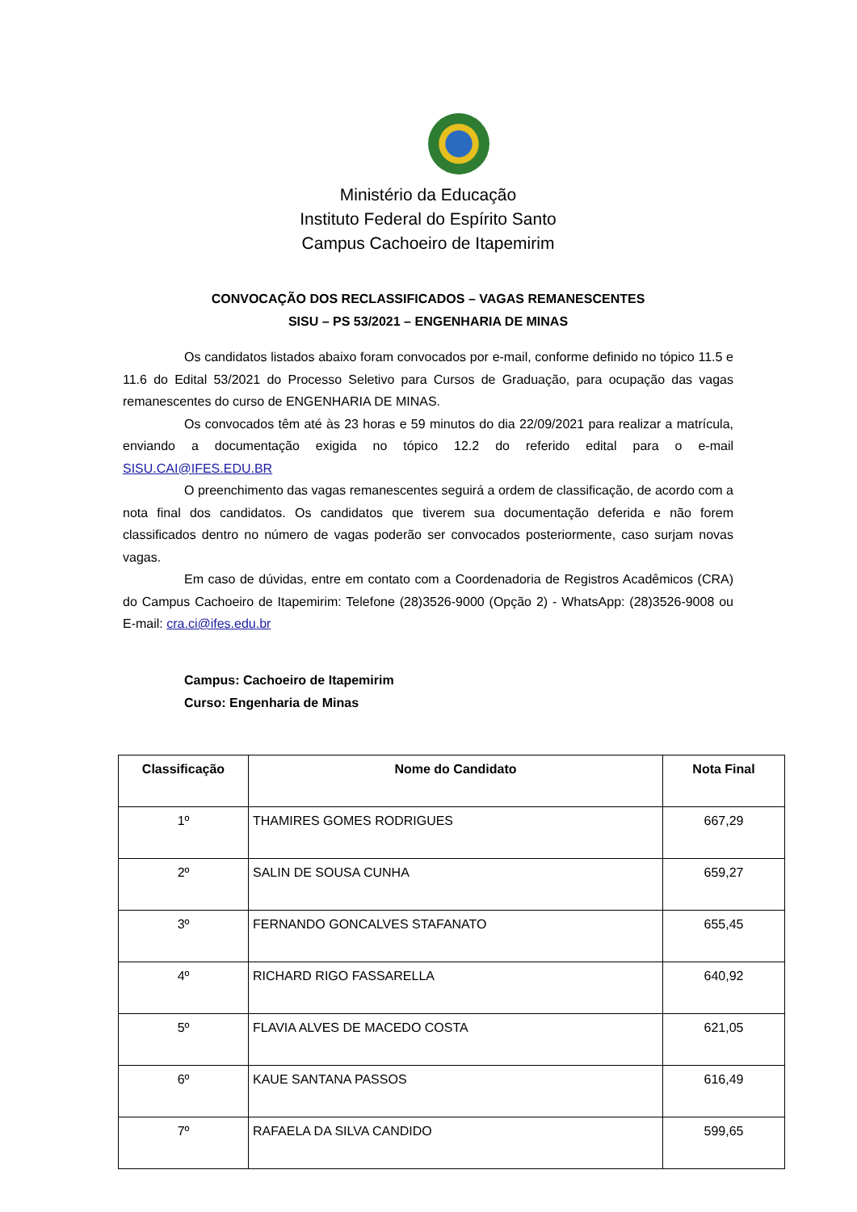Ministério da Educação
Instituto Federal do Espírito Santo
Campus Cachoeiro de Itapemirim
CONVOCAÇÃO DOS RECLASSIFICADOS – VAGAS REMANESCENTES
SISU – PS 53/2021 – ENGENHARIA DE MINAS
Os candidatos listados abaixo foram convocados por e-mail, conforme definido no tópico 11.5 e 11.6 do Edital 53/2021 do Processo Seletivo para Cursos de Graduação, para ocupação das vagas remanescentes do curso de ENGENHARIA DE MINAS.
Os convocados têm até às 23 horas e 59 minutos do dia 22/09/2021 para realizar a matrícula, enviando a documentação exigida no tópico 12.2 do referido edital para o e-mail SISU.CAI@IFES.EDU.BR
O preenchimento das vagas remanescentes seguirá a ordem de classificação, de acordo com a nota final dos candidatos. Os candidatos que tiverem sua documentação deferida e não forem classificados dentro no número de vagas poderão ser convocados posteriormente, caso surjam novas vagas.
Em caso de dúvidas, entre em contato com a Coordenadoria de Registros Acadêmicos (CRA) do Campus Cachoeiro de Itapemirim: Telefone (28)3526-9000 (Opção 2) - WhatsApp: (28)3526-9008 ou E-mail: cra.ci@ifes.edu.br
Campus: Cachoeiro de Itapemirim
Curso: Engenharia de Minas
| Classificação | Nome do Candidato | Nota Final |
| --- | --- | --- |
| 1º | THAMIRES GOMES RODRIGUES | 667,29 |
| 2º | SALIN DE SOUSA CUNHA | 659,27 |
| 3º | FERNANDO GONCALVES STAFANATO | 655,45 |
| 4º | RICHARD RIGO FASSARELLA | 640,92 |
| 5º | FLAVIA ALVES DE MACEDO COSTA | 621,05 |
| 6º | KAUE SANTANA PASSOS | 616,49 |
| 7º | RAFAELA DA SILVA CANDIDO | 599,65 |